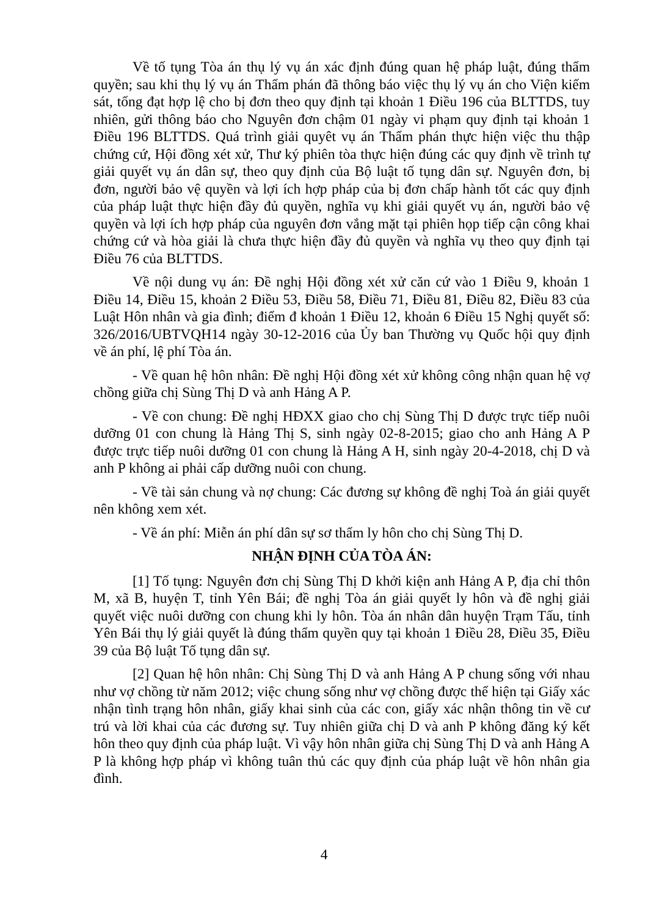Về tố tụng Tòa án thụ lý vụ án xác định đúng quan hệ pháp luật, đúng thẩm quyền; sau khi thụ lý vụ án Thẩm phán đã thông báo việc thụ lý vụ án cho Viện kiểm sát, tống đạt hợp lệ cho bị đơn theo quy định tại khoản 1 Điều 196 của BLTTDS, tuy nhiên, gửi thông báo cho Nguyên đơn chậm 01 ngày vi phạm quy định tại khoản 1 Điều 196 BLTTDS. Quá trình giải quyêt vụ án Thẩm phán thực hiện việc thu thập chứng cứ, Hội đồng xét xử, Thư ký phiên tòa thực hiện đúng các quy định về trình tự giải quyết vụ án dân sự, theo quy định của Bộ luật tố tụng dân sự. Nguyên đơn, bị đơn, người bảo vệ quyền và lợi ích hợp pháp của bị đơn chấp hành tốt các quy định của pháp luật thực hiện đầy đủ quyền, nghĩa vụ khi giải quyết vụ án, người bảo vệ quyền và lợi ích hợp pháp của nguyên đơn vắng mặt tại phiên họp tiếp cận công khai chứng cứ và hòa giải là chưa thực hiện đầy đủ quyền và nghĩa vụ theo quy định tại Điều 76 của BLTTDS.
Về nội dung vụ án: Đề nghị Hội đồng xét xử căn cứ vào 1 Điều 9, khoản 1 Điều 14, Điều 15, khoản 2 Điều 53, Điều 58, Điều 71, Điều 81, Điều 82, Điều 83 của Luật Hôn nhân và gia đình; điểm đ khoản 1 Điều 12, khoản 6 Điều 15 Nghị quyết số: 326/2016/UBTVQH14 ngày 30-12-2016 của Ủy ban Thường vụ Quốc hội quy định về án phí, lệ phí Tòa án.
- Về quan hệ hôn nhân: Đề nghị Hội đồng xét xử không công nhận quan hệ vợ chồng giữa chị Sùng Thị D và anh Hảng A P.
- Về con chung: Đề nghị HĐXX giao cho chị Sùng Thị D được trực tiếp nuôi dưỡng 01 con chung là Hảng Thị S, sinh ngày 02-8-2015; giao cho anh Hảng A P được trực tiếp nuôi dưỡng 01 con chung là Hảng A H, sinh ngày 20-4-2018, chị D và anh P không ai phải cấp dưỡng nuôi con chung.
- Về tài sản chung và nợ chung: Các đương sự không đề nghị Toà án giải quyết nên không xem xét.
- Về án phí: Miễn án phí dân sự sơ thẩm ly hôn cho chị Sùng Thị D.
NHẬN ĐỊNH CỦA TÒA ÁN:
[1] Tố tụng: Nguyên đơn chị Sùng Thị D khởi kiện anh Hảng A P, địa chỉ thôn M, xã B, huyện T, tỉnh Yên Bái; đề nghị Tòa án giải quyết ly hôn và đề nghị giải quyết việc nuôi dưỡng con chung khi ly hôn. Tòa án nhân dân huyện Trạm Tấu, tỉnh Yên Bái thụ lý giải quyết là đúng thẩm quyền quy tại khoản 1 Điều 28, Điều 35, Điều 39 của Bộ luật Tố tụng dân sự.
[2] Quan hệ hôn nhân: Chị Sùng Thị D và anh Hảng A P chung sống với nhau như vợ chồng từ năm 2012; việc chung sống như vợ chồng được thể hiện tại Giấy xác nhận tình trạng hôn nhân, giấy khai sinh của các con, giấy xác nhận thông tin về cư trú và lời khai của các đương sự. Tuy nhiên giữa chị D và anh P không đăng ký kết hôn theo quy định của pháp luật. Vì vậy hôn nhân giữa chị Sùng Thị D và anh Hảng A P là không hợp pháp vì không tuân thủ các quy định của pháp luật về hôn nhân gia đình.
4